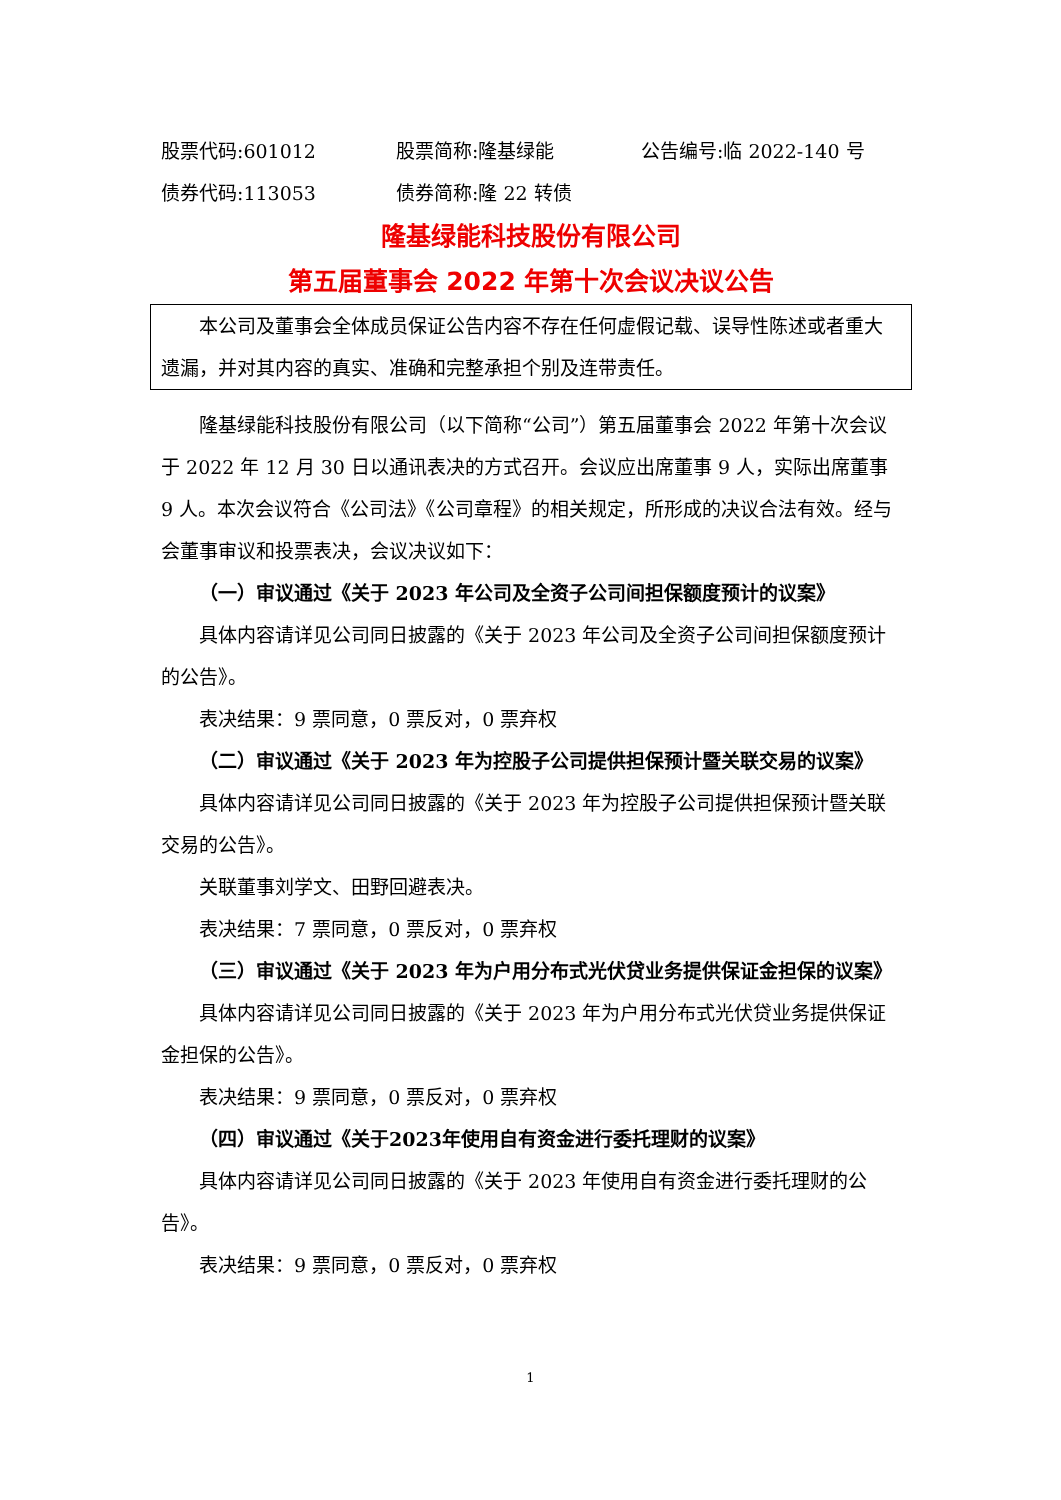股票代码:601012 股票简称:隆基绿能 公告编号:临 2022-140 号
债券代码:113053 债券简称:隆 22 转债
隆基绿能科技股份有限公司
第五届董事会 2022 年第十次会议决议公告
本公司及董事会全体成员保证公告内容不存在任何虚假记载、误导性陈述或者重大遗漏，并对其内容的真实、准确和完整承担个别及连带责任。
隆基绿能科技股份有限公司（以下简称“公司”）第五届董事会 2022 年第十次会议于 2022 年 12 月 30 日以通讯表决的方式召开。会议应出席董事 9 人，实际出席董事 9 人。本次会议符合《公司法》《公司章程》的相关规定，所形成的决议合法有效。经与会董事审议和投票表决，会议决议如下：
（一）审议通过《关于 2023 年公司及全资子公司间担保额度预计的议案》
具体内容请详见公司同日披露的《关于 2023 年公司及全资子公司间担保额度预计的公告》。
表决结果：9 票同意，0 票反对，0 票弃权
（二）审议通过《关于 2023 年为控股子公司提供担保预计暨关联交易的议案》
具体内容请详见公司同日披露的《关于 2023 年为控股子公司提供担保预计暨关联交易的公告》。
关联董事刘学文、田野回避表决。
表决结果：7 票同意，0 票反对，0 票弃权
（三）审议通过《关于 2023 年为户用分布式光伏贷业务提供保证金担保的议案》
具体内容请详见公司同日披露的《关于 2023 年为户用分布式光伏贷业务提供保证金担保的公告》。
表决结果：9 票同意，0 票反对，0 票弃权
（四）审议通过《关于2023年使用自有资金进行委托理财的议案》
具体内容请详见公司同日披露的《关于 2023 年使用自有资金进行委托理财的公告》。
表决结果：9 票同意，0 票反对，0 票弃权
1